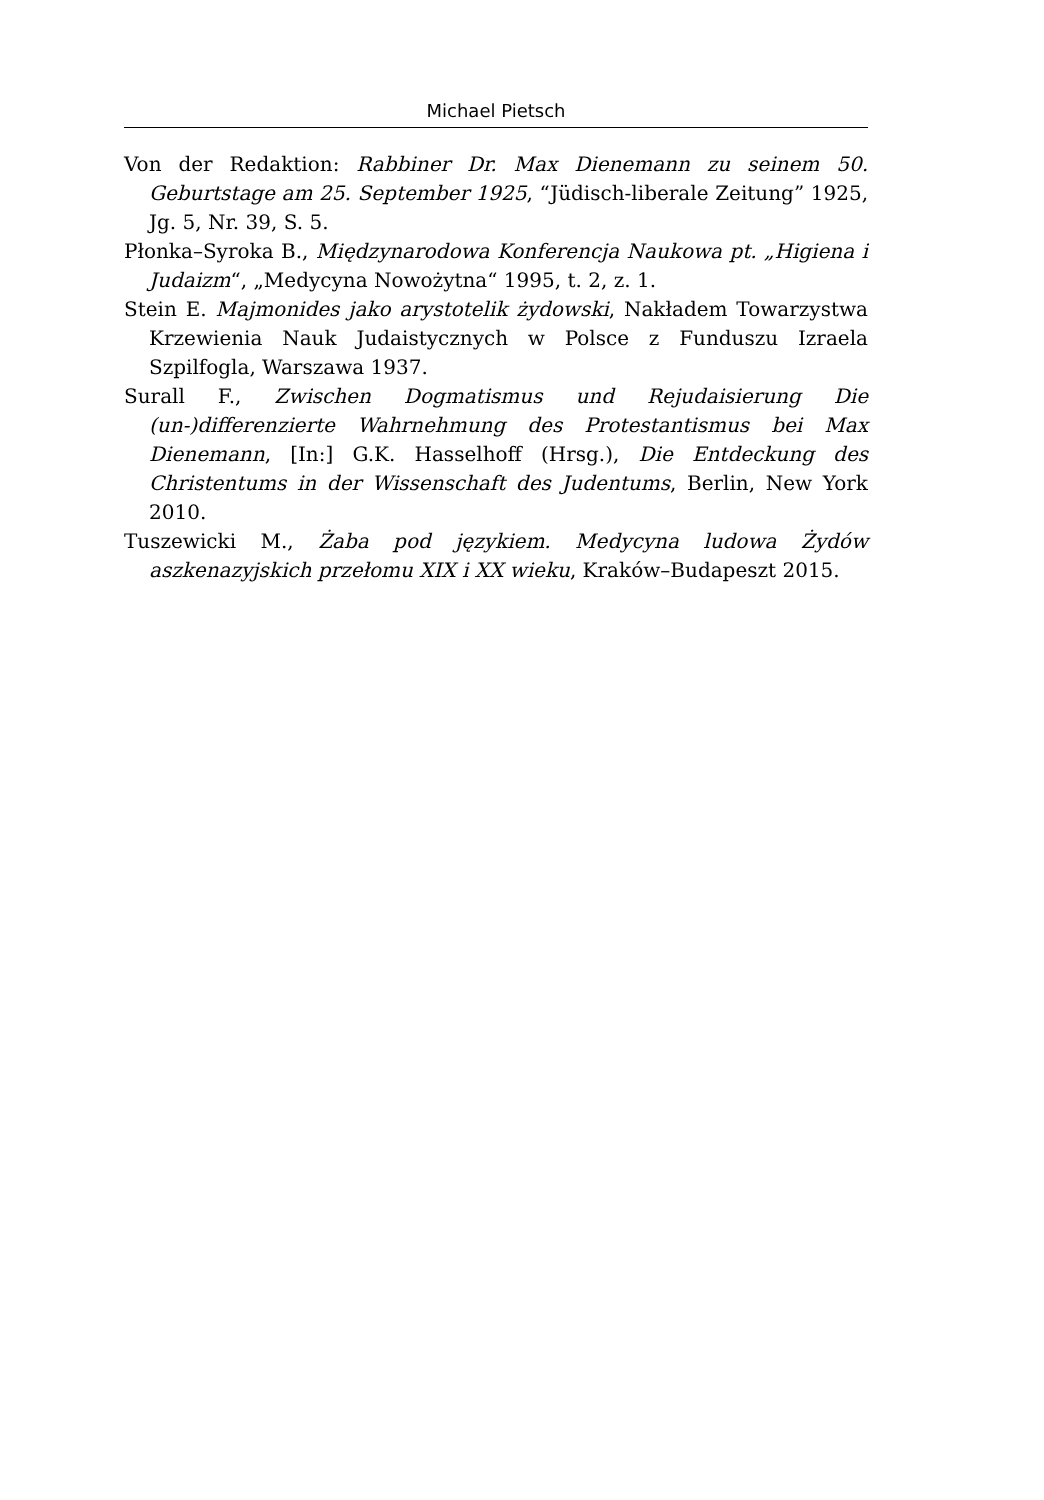Michael Pietsch
Von der Redaktion: Rabbiner Dr. Max Dienemann zu seinem 50. Geburtstage am 25. September 1925, “Jüdisch-liberale Zeitung” 1925, Jg. 5, Nr. 39, S. 5.
Płonka–Syroka B., Międzynarodowa Konferencja Naukowa pt. „Higiena i Judaizm“, „Medycyna Nowożytna“ 1995, t. 2, z. 1.
Stein E. Majmonides jako arystotelik żydowski, Nakładem Towarzystwa Krzewienia Nauk Judaistycznych w Polsce z Funduszu Izraela Szpilfogla, Warszawa 1937.
Surall F., Zwischen Dogmatismus und Rejudaisierung Die (un-)differenzierte Wahrnehmung des Protestantismus bei Max Dienemann, [In:] G.K. Hasselhoff (Hrsg.), Die Entdeckung des Christentums in der Wissenschaft des Judentums, Berlin, New York 2010.
Tuszewicki M., Żaba pod językiem. Medycyna ludowa Żydów aszkenazyjskich przełomu XIX i XX wieku, Kraków–Budapeszt 2015.